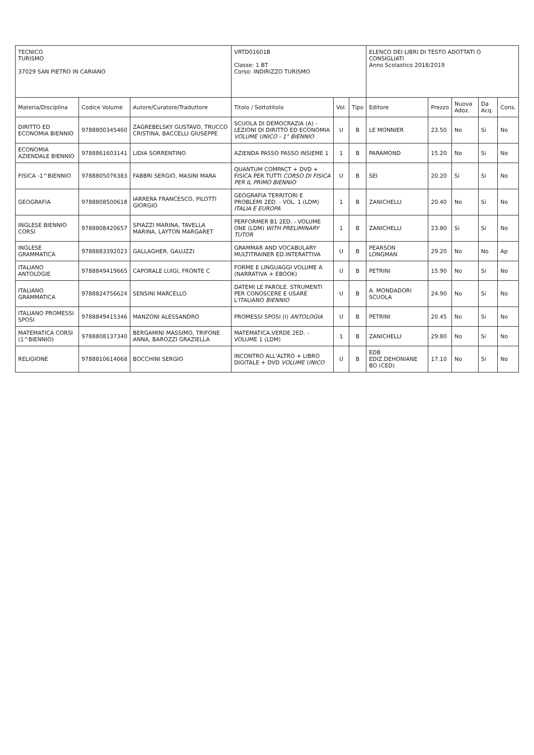| TECNICO TURISMO 37029 SAN PIETRO IN CARIANO | | | VRTD01601B Classe: 1 BT Corso: INDIRIZZO TURISMO | | | ELENCO DEI LIBRI DI TESTO ADOTTATI O CONSIGLIATI Anno Scolastico 2018/2019 | | | | |
| Materia/Disciplina | Codice Volume | Autore/Curatore/Traduttore | Titolo / Sottotitolo | Vol. | Tipo | Editore | Prezzo | Nuova Adoz. | Da Acq. | Cons. |
| DIRITTO ED ECONOMIA BIENNIO | 9788800345460 | ZAGREBELSKY GUSTAVO, TRUCCO CRISTINA, BACCELLI GIUSEPPE | SCUOLA DI DEMOCRAZIA (A) - LEZIONI DI DIRITTO ED ECONOMIA VOLUME UNICO - 1° BIENNIO | U | B | LE MONNIER | 23.50 | No | Si | No |
| ECONOMIA AZIENDALE BIENNIO | 9788861603141 | LIDIA SORRENTINO | AZIENDA PASSO PASSO INSIEME 1 | 1 | B | PARAMOND | 15.20 | No | Si | No |
| FISICA -1^BIENNIO | 9788805076383 | FABBRI SERGIO, MASINI MARA | QUANTUM COMPACT + DVD + FISICA PER TUTTI CORSO DI FISICA PER IL PRIMO BIENNIO | U | B | SEI | 20.20 | Si | Si | No |
| GEOGRAFIA | 9788808500618 | IARRERA FRANCESCO, PILOTTI GIORGIO | GEOGRAFIA TERRITORI E PROBLEMI 2ED. - VOL. 1 (LDM) ITALIA E EUROPA | 1 | B | ZANICHELLI | 20.40 | No | Si | No |
| INGLESE BIENNIO CORSI | 9788808420657 | SPIAZZI MARINA, TAVELLA MARINA, LAYTON MARGARET | PERFORMER B1 2ED. - VOLUME ONE (LDM) WITH PRELIMINARY TUTOR | 1 | B | ZANICHELLI | 23.80 | Si | Si | No |
| INGLESE GRAMMATICA | 9788883392023 | GALLAGHER, GALUZZI | GRAMMAR AND VOCABULARY MULTITRAINER ED.INTERATTIVA | U | B | PEARSON LONGMAN | 29.20 | No | No | Ap |
| ITALIANO ANTOLOGIE | 9788849419665 | CAPORALE LUIGI, FRONTE C | FORME E LINGUAGGI VOLUME A (NARRATIVA + EBOOK) | U | B | PETRINI | 15.90 | No | Si | No |
| ITALIANO GRAMMATICA | 9788824756624 | SENSINI MARCELLO | DATEMI LE PAROLE. STRUMENTI PER CONOSCERE E USARE L'ITALIANO BIENNIO | U | B | A. MONDADORI SCUOLA | 24.90 | No | Si | No |
| ITALIANO PROMESSI SPOSI | 9788849415346 | MANZONI ALESSANDRO | PROMESSI SPOSI (I) ANTOLOGIA | U | B | PETRINI | 20.45 | No | Si | No |
| MATEMATICA CORSI (1^BIENNIO) | 9788808137340 | BERGAMINI MASSIMO, TRIFONE ANNA, BAROZZI GRAZIELLA | MATEMATICA.VERDE 2ED. - VOLUME 1 (LDM) | 1 | B | ZANICHELLI | 29.80 | No | Si | No |
| RELIGIONE | 9788810614068 | BOCCHINI SERGIO | INCONTRO ALL'ALTRO + LIBRO DIGITALE + DVD VOLUME UNICO | U | B | EDB EDIZ.DEHONIANE BO (CED) | 17.10 | No | Si | No |